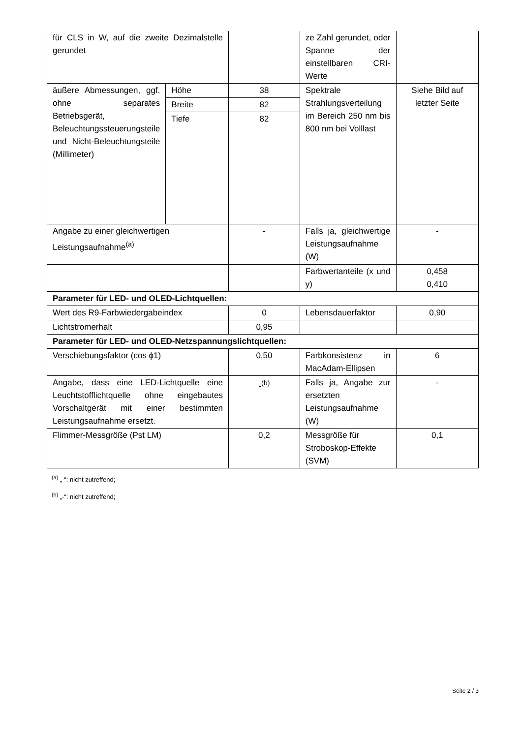| für CLS in W, auf die zweite Dezimalstelle gerundet | | | ze Zahl gerundet, oder Spanne der einstellbaren CRI-Werte | |
| äußere Abmessungen, ggf. ohne separates Betriebsgerät, Beleuchtungssteuerungsteile und Nicht-Beleuchtungsteile (Millimeter) | Höhe | 38 | Spektrale Strahlungsverteilung im Bereich 250 nm bis 800 nm bei Volllast | Siehe Bild auf letzter Seite |
| | Breite | 82 | | |
| | Tiefe | 82 | | |
| Angabe zu einer gleichwertigen Leistungsaufnahme<sup>(a)</sup> | | - | Falls ja, gleichwertige Leistungsaufnahme (W) | - |
| | | | Farbwertanteile (x und y) | 0,458 0,410 |
| Parameter für LED- und OLED-Lichtquellen: | | | | |
| Wert des R9-Farbwiedergabeindex | | 0 | Lebensdauerfaktor | 0,90 |
| Lichtstromerhalt | | 0,95 | | |
| Parameter für LED- und OLED-Netzspannungslichtquellen: | | | | |
| Verschiebungsfaktor (cos ϕ1) | | 0,50 | Farbkonsistenz in MacAdam-Ellipsen | 6 |
| Angabe, dass eine LED-Lichtquelle eine Leuchtstofflichtquelle ohne eingebautes Vorschaltgerät mit einer bestimmten Leistungsaufnahme ersetzt. | | -<sup>(b)</sup> | Falls ja, Angabe zur ersetzten Leistungsaufnahme (W) | - |
| Flimmer-Messgröße (Pst LM) | | 0,2 | Messgröße für Stroboskop-Effekte (SVM) | 0,1 |
<sup>(a)</sup> „-“: nicht zutreffend;
<sup>(b)</sup> „-“: nicht zutreffend;
Seite 2 / 3